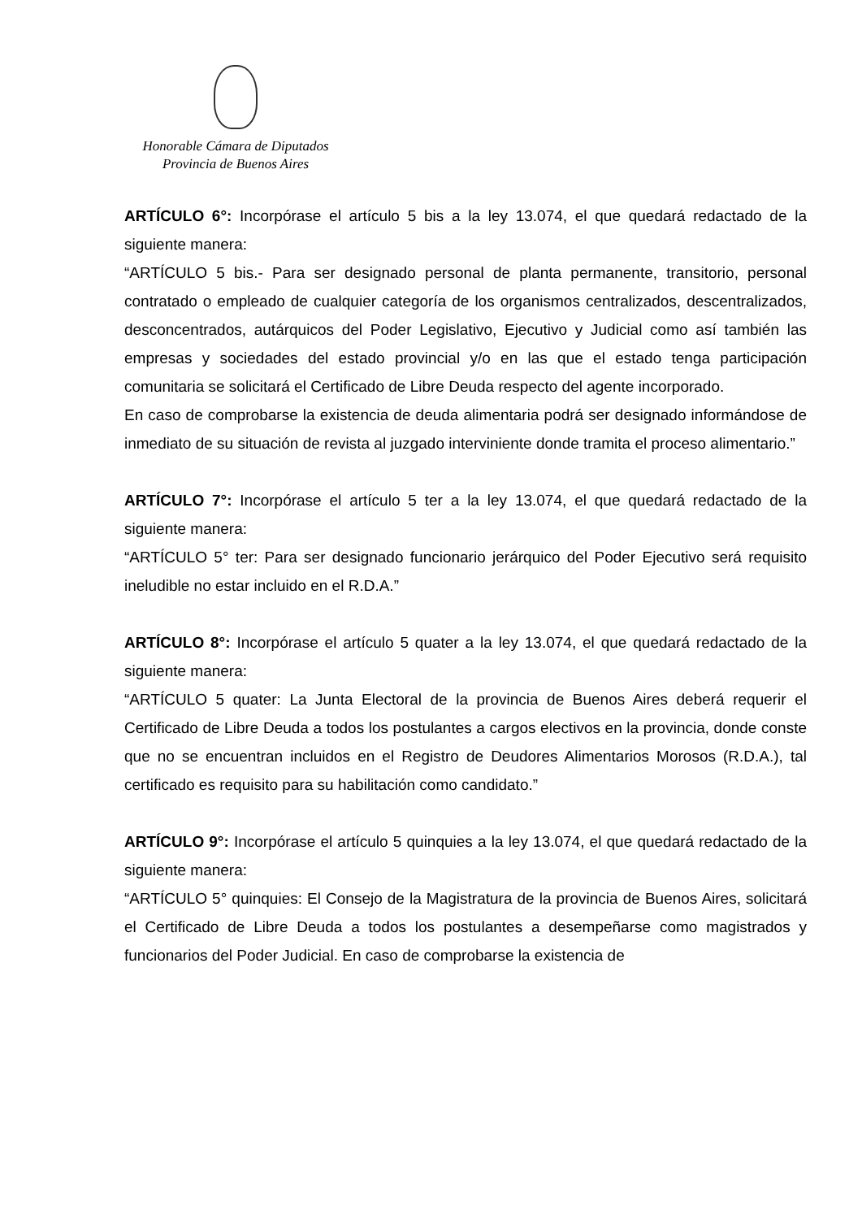Honorable Cámara de Diputados
Provincia de Buenos Aires
ARTÍCULO 6°: Incorpórase el artículo 5 bis a la ley 13.074, el que quedará redactado de la siguiente manera:
“ARTÍCULO 5 bis.- Para ser designado personal de planta permanente, transitorio, personal contratado o empleado de cualquier categoría de los organismos centralizados, descentralizados, desconcentrados, autárquicos del Poder Legislativo, Ejecutivo y Judicial como así también las empresas y sociedades del estado provincial y/o en las que el estado tenga participación comunitaria se solicitará el Certificado de Libre Deuda respecto del agente incorporado.
En caso de comprobarse la existencia de deuda alimentaria podrá ser designado informándose de inmediato de su situación de revista al juzgado interviniente donde tramita el proceso alimentario.”
ARTÍCULO 7°: Incorpórase el artículo 5 ter a la ley 13.074, el que quedará redactado de la siguiente manera:
“ARTÍCULO 5° ter: Para ser designado funcionario jerárquico del Poder Ejecutivo será requisito ineludible no estar incluido en el R.D.A.”
ARTÍCULO 8°: Incorpórase el artículo 5 quater a la ley 13.074, el que quedará redactado de la siguiente manera:
“ARTÍCULO 5 quater: La Junta Electoral de la provincia de Buenos Aires deberá requerir el Certificado de Libre Deuda a todos los postulantes a cargos electivos en la provincia, donde conste que no se encuentran incluidos en el Registro de Deudores Alimentarios Morosos (R.D.A.), tal certificado es requisito para su habilitación como candidato.”
ARTÍCULO 9°: Incorpórase el artículo 5 quinquies a la ley 13.074, el que quedará redactado de la siguiente manera:
“ARTÍCULO 5° quinquies: El Consejo de la Magistratura de la provincia de Buenos Aires, solicitará el Certificado de Libre Deuda a todos los postulantes a desempeñarse como magistrados y funcionarios del Poder Judicial. En caso de comprobarse la existencia de